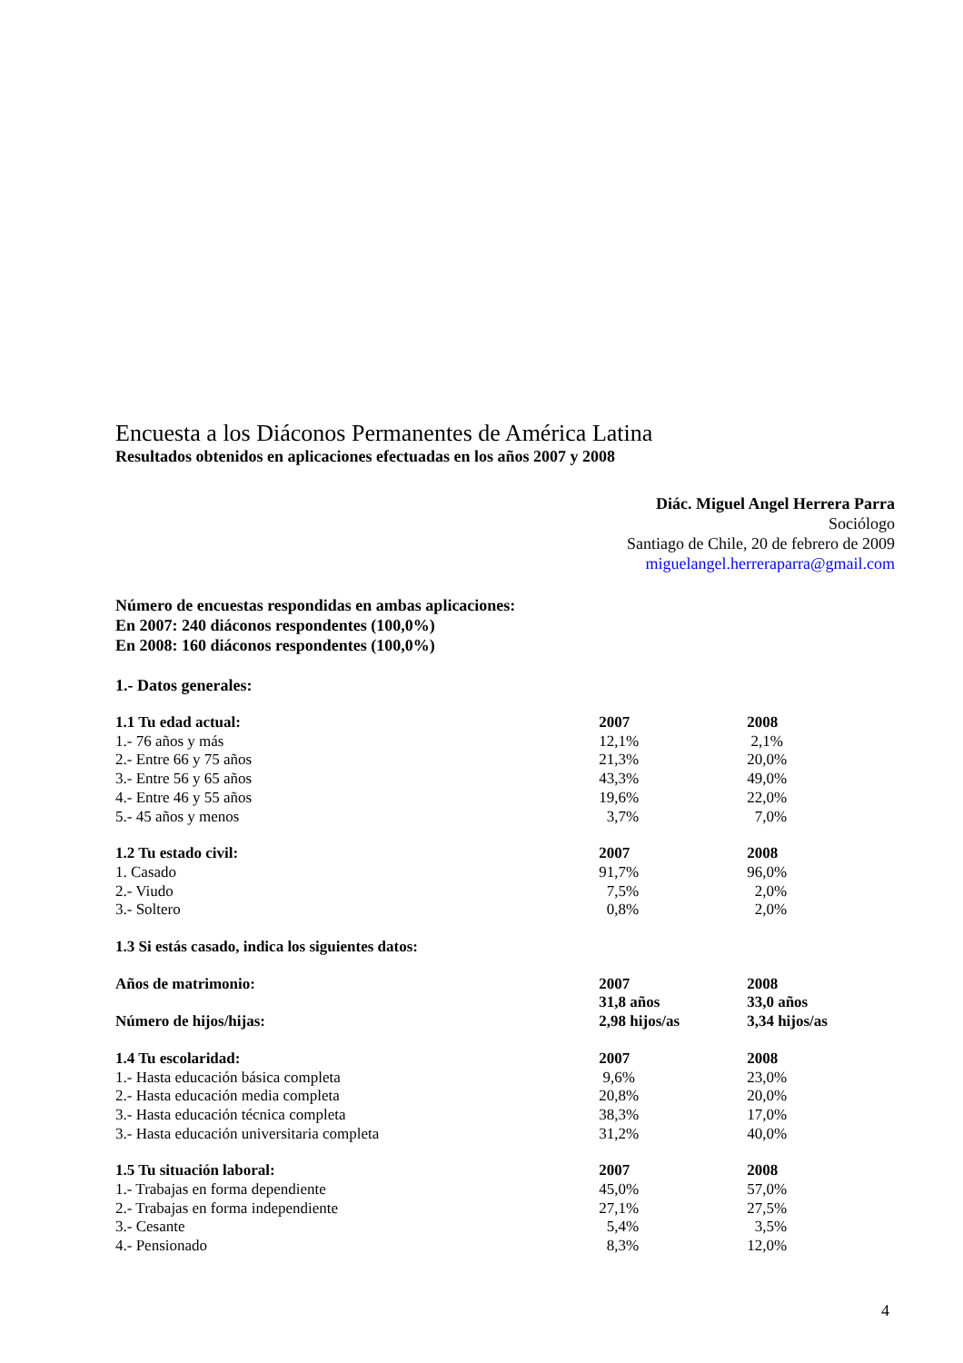Encuesta a los Diáconos Permanentes de América Latina
Resultados obtenidos en aplicaciones efectuadas en los años 2007 y 2008
Diác. Miguel Angel Herrera Parra
Sociólogo
Santiago de Chile, 20 de febrero de 2009
miguelangel.herreraparra@gmail.com
Número de encuestas respondidas en ambas aplicaciones:
En 2007: 240 diáconos respondentes (100,0%)
En 2008: 160 diáconos respondentes (100,0%)
1.- Datos generales:
| 1.1 Tu edad actual: | 2007 | 2008 |
| --- | --- | --- |
| 1.- 76 años y más | 12,1% | 2,1% |
| 2.- Entre 66 y 75 años | 21,3% | 20,0% |
| 3.- Entre 56 y 65 años | 43,3% | 49,0% |
| 4.- Entre 46 y 55 años | 19,6% | 22,0% |
| 5.- 45 años y menos | 3,7% | 7,0% |
| 1.2 Tu estado civil: | 2007 | 2008 |
| 1. Casado | 91,7% | 96,0% |
| 2.- Viudo | 7,5% | 2,0% |
| 3.- Soltero | 0,8% | 2,0% |
| 1.3 Si estás casado, indica los siguientes datos: | | |
| Años de matrimonio: | 2007 | 2008 |
| | 31,8 años | 33,0 años |
| Número de hijos/hijas: | 2,98 hijos/as | 3,34 hijos/as |
| 1.4 Tu escolaridad: | 2007 | 2008 |
| 1.- Hasta educación básica completa | 9,6% | 23,0% |
| 2.- Hasta educación media completa | 20,8% | 20,0% |
| 3.- Hasta educación técnica completa | 38,3% | 17,0% |
| 3.- Hasta educación universitaria completa | 31,2% | 40,0% |
| 1.5 Tu situación laboral: | 2007 | 2008 |
| 1.- Trabajas en forma dependiente | 45,0% | 57,0% |
| 2.- Trabajas en forma independiente | 27,1% | 27,5% |
| 3.- Cesante | 5,4% | 3,5% |
| 4.- Pensionado | 8,3% | 12,0% |
4